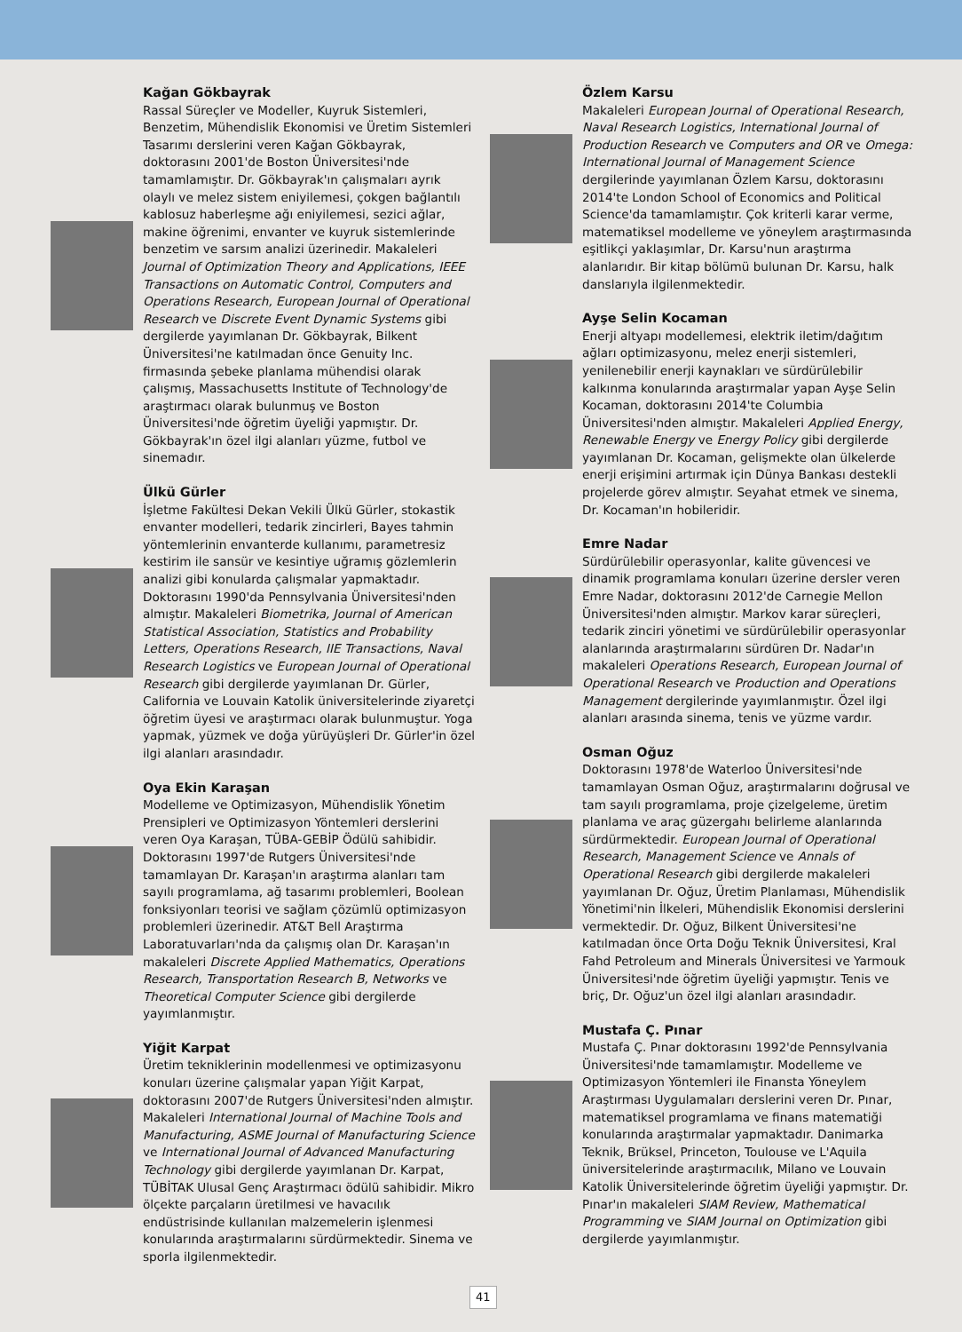Kağan Gökbayrak
Rassal Süreçler ve Modeller, Kuyruk Sistemleri, Benzetim, Mühendislik Ekonomisi ve Üretim Sistemleri Tasarımı derslerini veren Kağan Gökbayrak, doktorasını 2001'de Boston Üniversitesi'nde tamamlamıştır. Dr. Gökbayrak'ın çalışmaları ayrık olaylı ve melez sistem eniyilemesi, çokgen bağlantılı kablosuz haberleşme ağı eniyilemesi, sezici ağlar, makine öğrenimi, envanter ve kuyruk sistemlerinde benzetim ve sarsım analizi üzerinedir. Makaleleri Journal of Optimization Theory and Applications, IEEE Transactions on Automatic Control, Computers and Operations Research, European Journal of Operational Research ve Discrete Event Dynamic Systems gibi dergilerde yayımlanan Dr. Gökbayrak, Bilkent Üniversitesi'ne katılmadan önce Genuity Inc. firmasında şebeke planlama mühendisi olarak çalışmış, Massachusetts Institute of Technology'de araştırmacı olarak bulunmuş ve Boston Üniversitesi'nde öğretim üyeliği yapmıştır. Dr. Gökbayrak'ın özel ilgi alanları yüzme, futbol ve sinemadır.
Ülkü Gürler
İşletme Fakültesi Dekan Vekili Ülkü Gürler, stokastik envanter modelleri, tedarik zincirleri, Bayes tahmin yöntemlerinin envanterde kullanımı, parametresiz kestirim ile sansür ve kesintiye uğramış gözlemlerin analizi gibi konularda çalışmalar yapmaktadır. Doktorasını 1990'da Pennsylvania Üniversitesi'nden almıştır. Makaleleri Biometrika, Journal of American Statistical Association, Statistics and Probability Letters, Operations Research, IIE Transactions, Naval Research Logistics ve European Journal of Operational Research gibi dergilerde yayımlanan Dr. Gürler, California ve Louvain Katolik üniversitelerinde ziyaretçi öğretim üyesi ve araştırmacı olarak bulunmuştur. Yoga yapmak, yüzmek ve doğa yürüyüşleri Dr. Gürler'in özel ilgi alanları arasındadır.
Oya Ekin Karaşan
Modelleme ve Optimizasyon, Mühendislik Yönetim Prensipleri ve Optimizasyon Yöntemleri derslerini veren Oya Karaşan, TÜBA-GEBİP Ödülü sahibidir. Doktorasını 1997'de Rutgers Üniversitesi'nde tamamlayan Dr. Karaşan'ın araştırma alanları tam sayılı programlama, ağ tasarımı problemleri, Boolean fonksiyonları teorisi ve sağlam çözümlü optimizasyon problemleri üzerinedir. AT&T Bell Araştırma Laboratuvarları'nda da çalışmış olan Dr. Karaşan'ın makaleleri Discrete Applied Mathematics, Operations Research, Transportation Research B, Networks ve Theoretical Computer Science gibi dergilerde yayımlanmıştır.
Yiğit Karpat
Üretim tekniklerinin modellenmesi ve optimizasyonu konuları üzerine çalışmalar yapan Yiğit Karpat, doktorasını 2007'de Rutgers Üniversitesi'nden almıştır. Makaleleri International Journal of Machine Tools and Manufacturing, ASME Journal of Manufacturing Science ve International Journal of Advanced Manufacturing Technology gibi dergilerde yayımlanan Dr. Karpat, TÜBİTAK Ulusal Genç Araştırmacı ödülü sahibidir. Mikro ölçekte parçaların üretilmesi ve havacılık endüstrisinde kullanılan malzemelerin işlenmesi konularında araştırmalarını sürdürmektedir. Sinema ve sporla ilgilenmektedir.
Özlem Karsu
Makaleleri European Journal of Operational Research, Naval Research Logistics, International Journal of Production Research ve Computers and OR ve Omega: International Journal of Management Science dergilerinde yayımlanan Özlem Karsu, doktorasını 2014'te London School of Economics and Political Science'da tamamlamıştır. Çok kriterli karar verme, matematiksel modelleme ve yöneylem araştırmasında eşitlikçi yaklaşımlar, Dr. Karsu'nun araştırma alanlarıdır. Bir kitap bölümü bulunan Dr. Karsu, halk danslarıyla ilgilenmektedir.
Ayşe Selin Kocaman
Enerji altyapı modellemesi, elektrik iletim/dağıtım ağları optimizasyonu, melez enerji sistemleri, yenilenebilir enerji kaynakları ve sürdürülebilir kalkınma konularında araştırmalar yapan Ayşe Selin Kocaman, doktorasını 2014'te Columbia Üniversitesi'nden almıştır. Makaleleri Applied Energy, Renewable Energy ve Energy Policy gibi dergilerde yayımlanan Dr. Kocaman, gelişmekte olan ülkelerde enerji erişimini artırmak için Dünya Bankası destekli projelerde görev almıştır. Seyahat etmek ve sinema, Dr. Kocaman'ın hobileridir.
Emre Nadar
Sürdürülebilir operasyonlar, kalite güvencesi ve dinamik programlama konuları üzerine dersler veren Emre Nadar, doktorasını 2012'de Carnegie Mellon Üniversitesi'nden almıştır. Markov karar süreçleri, tedarik zinciri yönetimi ve sürdürülebilir operasyonlar alanlarında araştırmalarını sürdüren Dr. Nadar'ın makaleleri Operations Research, European Journal of Operational Research ve Production and Operations Management dergilerinde yayımlanmıştır. Özel ilgi alanları arasında sinema, tenis ve yüzme vardır.
Osman Oğuz
Doktorasını 1978'de Waterloo Üniversitesi'nde tamamlayan Osman Oğuz, araştırmalarını doğrusal ve tam sayılı programlama, proje çizelgeleme, üretim planlama ve araç güzergahı belirleme alanlarında sürdürmektedir. European Journal of Operational Research, Management Science ve Annals of Operational Research gibi dergilerde makaleleri yayımlanan Dr. Oğuz, Üretim Planlaması, Mühendislik Yönetimi'nin İlkeleri, Mühendislik Ekonomisi derslerini vermektedir. Dr. Oğuz, Bilkent Üniversitesi'ne katılmadan önce Orta Doğu Teknik Üniversitesi, Kral Fahd Petroleum and Minerals Üniversitesi ve Yarmouk Üniversitesi'nde öğretim üyeliği yapmıştır. Tenis ve briç, Dr. Oğuz'un özel ilgi alanları arasındadır.
Mustafa Ç. Pınar
Mustafa Ç. Pınar doktorasını 1992'de Pennsylvania Üniversitesi'nde tamamlamıştır. Modelleme ve Optimizasyon Yöntemleri ile Finansta Yöneylem Araştırması Uygulamaları derslerini veren Dr. Pınar, matematiksel programlama ve finans matematiği konularında araştırmalar yapmaktadır. Danimarka Teknik, Brüksel, Princeton, Toulouse ve L'Aquila üniversitelerinde araştırmacılık, Milano ve Louvain Katolik Üniversitelerinde öğretim üyeliği yapmıştır. Dr. Pınar'ın makaleleri SIAM Review, Mathematical Programming ve SIAM Journal on Optimization gibi dergilerde yayımlanmıştır.
41